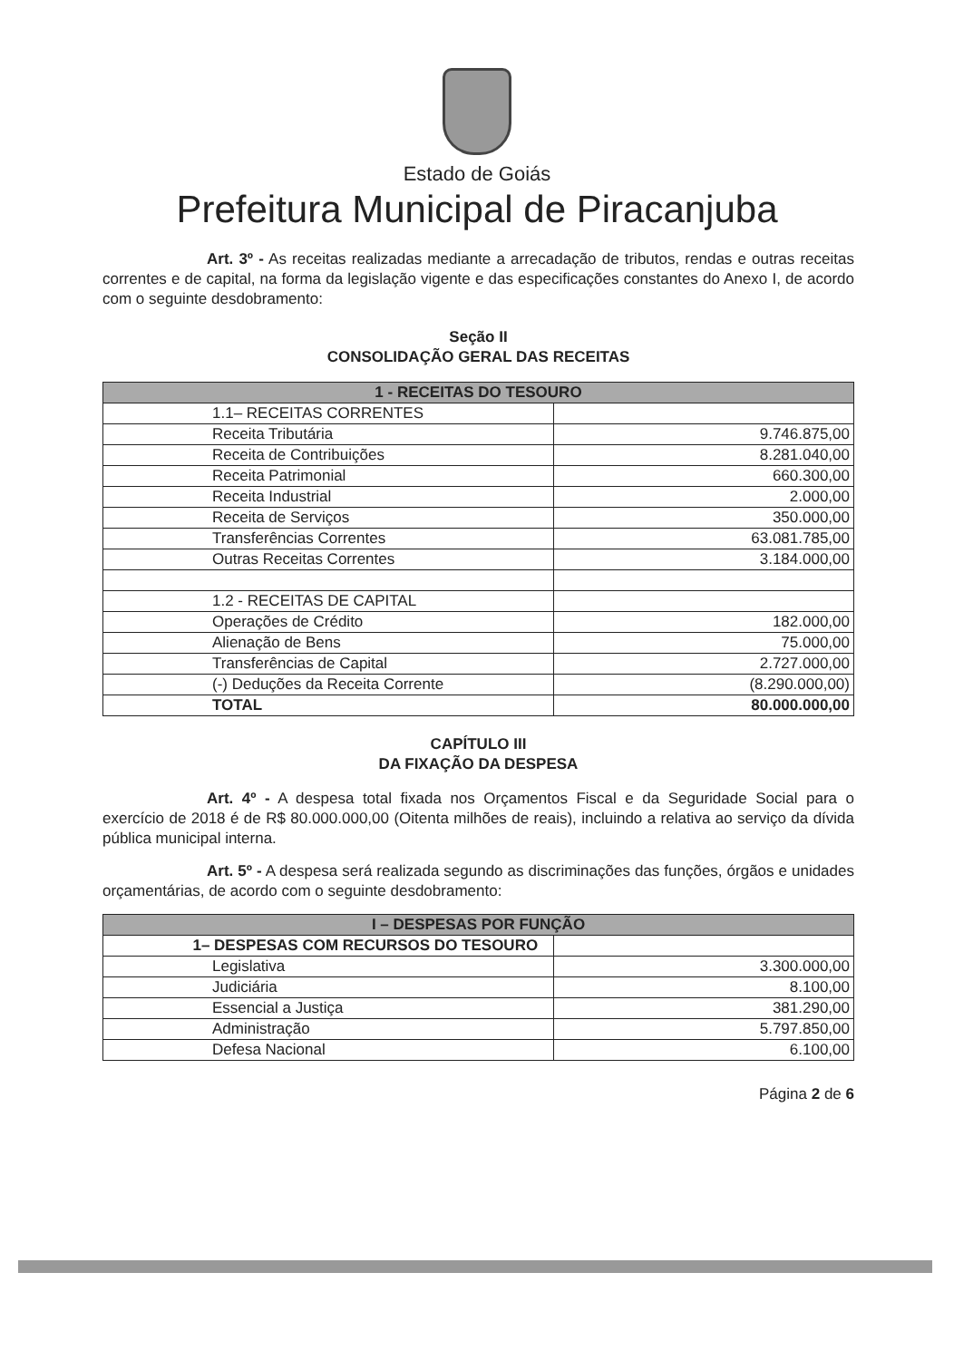Estado de Goiás
Prefeitura Municipal de Piracanjuba
Art. 3º - As receitas realizadas mediante a arrecadação de tributos, rendas e outras receitas correntes e de capital, na forma da legislação vigente e das especificações constantes do Anexo I, de acordo com o seguinte desdobramento:
Seção II
CONSOLIDAÇÃO GERAL DAS RECEITAS
| 1 - RECEITAS DO TESOURO | |
| --- | --- |
| 1.1– RECEITAS CORRENTES | |
| Receita Tributária | 9.746.875,00 |
| Receita de Contribuições | 8.281.040,00 |
| Receita Patrimonial | 660.300,00 |
| Receita Industrial | 2.000,00 |
| Receita de Serviços | 350.000,00 |
| Transferências Correntes | 63.081.785,00 |
| Outras Receitas Correntes | 3.184.000,00 |
| 1.2 - RECEITAS DE CAPITAL | |
| Operações de Crédito | 182.000,00 |
| Alienação de Bens | 75.000,00 |
| Transferências de Capital | 2.727.000,00 |
| (-) Deduções da Receita Corrente | (8.290.000,00) |
| TOTAL | 80.000.000,00 |
CAPÍTULO III
DA FIXAÇÃO DA DESPESA
Art. 4º - A despesa total fixada nos Orçamentos Fiscal e da Seguridade Social para o exercício de 2018 é de R$ 80.000.000,00 (Oitenta milhões de reais), incluindo a relativa ao serviço da dívida pública municipal interna.
Art. 5º - A despesa será realizada segundo as discriminações das funções, órgãos e unidades orçamentárias, de acordo com o seguinte desdobramento:
| I – DESPESAS POR FUNÇÃO | |
| --- | --- |
| 1– DESPESAS COM RECURSOS DO TESOURO | |
| Legislativa | 3.300.000,00 |
| Judiciária | 8.100,00 |
| Essencial a Justiça | 381.290,00 |
| Administração | 5.797.850,00 |
| Defesa Nacional | 6.100,00 |
Página 2 de 6